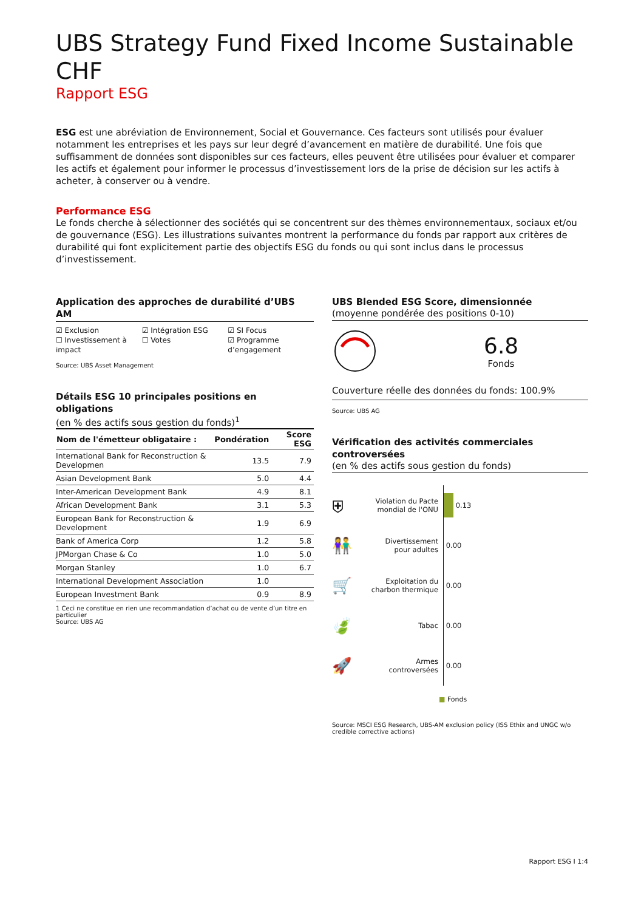UBS Strategy Fund Fixed Income Sustainable CHF
Rapport ESG
ESG est une abréviation de Environnement, Social et Gouvernance. Ces facteurs sont utilisés pour évaluer notamment les entreprises et les pays sur leur degré d’avancement en matière de durabilité. Une fois que suffisamment de données sont disponibles sur ces facteurs, elles peuvent être utilisées pour évaluer et comparer les actifs et également pour informer le processus d’investissement lors de la prise de décision sur les actifs à acheter, à conserver ou à vendre.
Performance ESG
Le fonds cherche à sélectionner des sociétés qui se concentrent sur des thèmes environnementaux, sociaux et/ou de gouvernance (ESG). Les illustrations suivantes montrent la performance du fonds par rapport aux critères de durabilité qui font explicitement partie des objectifs ESG du fonds ou qui sont inclus dans le processus d’investissement.
Application des approches de durabilité d’UBS AM
☑ Exclusion
☐ Investissement à impact
☑ Intégration ESG
☐ Votes
☑ SI Focus
☑ Programme d’engagement
Source: UBS Asset Management
Détails ESG 10 principales positions en obligations
(en % des actifs sous gestion du fonds)<sup>1</sup>
| Nom de l'émetteur obligataire : | Pondération | Score ESG |
| --- | --- | --- |
| International Bank for Reconstruction & Developmen | 13.5 | 7.9 |
| Asian Development Bank | 5.0 | 4.4 |
| Inter-American Development Bank | 4.9 | 8.1 |
| African Development Bank | 3.1 | 5.3 |
| European Bank for Reconstruction & Development | 1.9 | 6.9 |
| Bank of America Corp | 1.2 | 5.8 |
| JPMorgan Chase & Co | 1.0 | 5.0 |
| Morgan Stanley | 1.0 | 6.7 |
| International Development Association | 1.0 | |
| European Investment Bank | 0.9 | 8.9 |
1 Ceci ne constitue en rien une recommandation d’achat ou de vente d’un titre en particulier
Source: UBS AG
UBS Blended ESG Score, dimensionnée
(moyenne pondérée des positions 0-10)
6.8
Fonds
Couverture réelle des données du fonds: 100.9%
Source: UBS AG
Vérification des activités commerciales controversées
(en % des actifs sous gestion du fonds)
⛨ Violation du Pacte mondial de l'ONU 0.13
👫 Divertissement pour adultes 0.00
🛒 Exploitation du charbon thermique 0.00
🍃 Tabac 0.00
🚀 Armes controversées 0.00
■ Fonds
Source: MSCI ESG Research, UBS-AM exclusion policy (ISS Ethix and UNGC w/o credible corrective actions)
Rapport ESG I 1:4